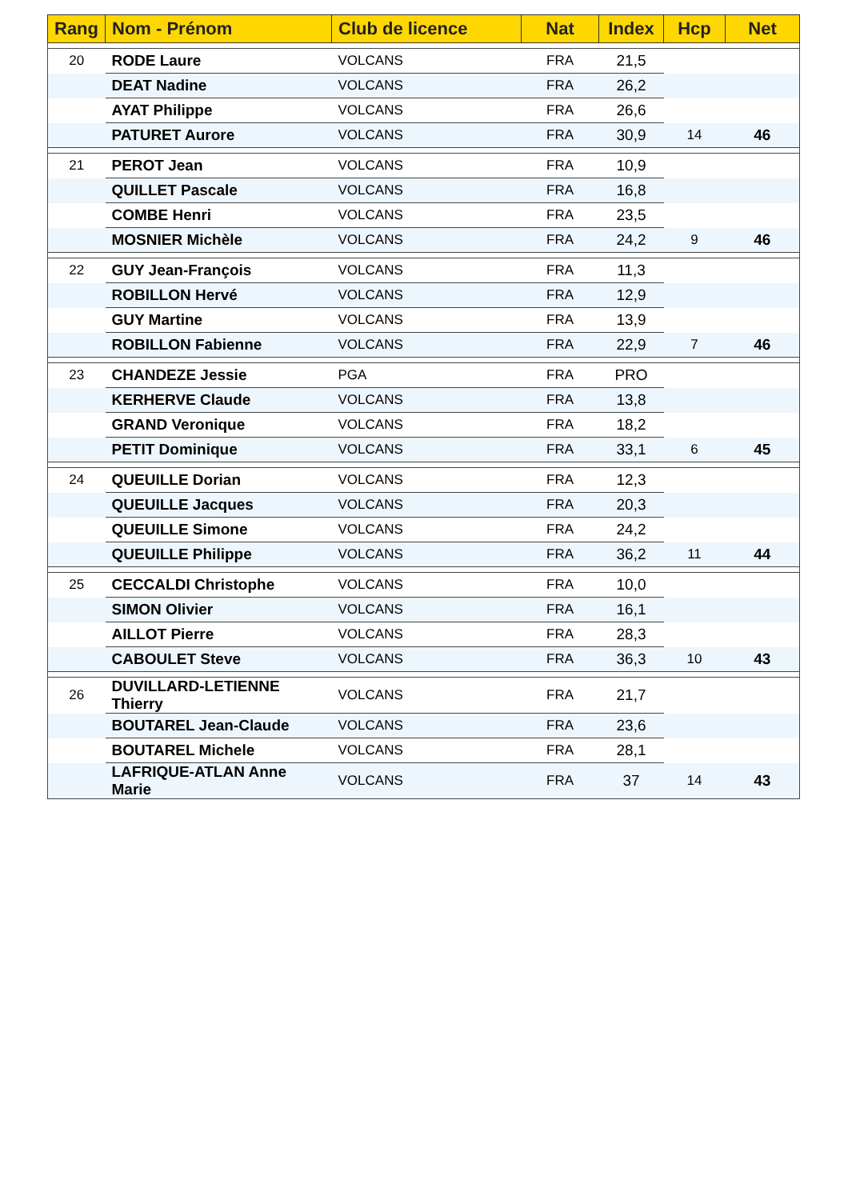| Rang | Nom - Prénom | Club de licence | Nat | Index | Hcp | Net |
| --- | --- | --- | --- | --- | --- | --- |
| 20 | RODE Laure | VOLCANS | FRA | 21,5 | | |
| | DEAT Nadine | VOLCANS | FRA | 26,2 | | |
| | AYAT Philippe | VOLCANS | FRA | 26,6 | | |
| | PATURET Aurore | VOLCANS | FRA | 30,9 | 14 | 46 |
| 21 | PEROT Jean | VOLCANS | FRA | 10,9 | | |
| | QUILLET Pascale | VOLCANS | FRA | 16,8 | | |
| | COMBE Henri | VOLCANS | FRA | 23,5 | | |
| | MOSNIER Michèle | VOLCANS | FRA | 24,2 | 9 | 46 |
| 22 | GUY Jean-François | VOLCANS | FRA | 11,3 | | |
| | ROBILLON Hervé | VOLCANS | FRA | 12,9 | | |
| | GUY Martine | VOLCANS | FRA | 13,9 | | |
| | ROBILLON Fabienne | VOLCANS | FRA | 22,9 | 7 | 46 |
| 23 | CHANDEZE Jessie | PGA | FRA | PRO | | |
| | KERHERVE Claude | VOLCANS | FRA | 13,8 | | |
| | GRAND Veronique | VOLCANS | FRA | 18,2 | | |
| | PETIT Dominique | VOLCANS | FRA | 33,1 | 6 | 45 |
| 24 | QUEUILLE Dorian | VOLCANS | FRA | 12,3 | | |
| | QUEUILLE Jacques | VOLCANS | FRA | 20,3 | | |
| | QUEUILLE Simone | VOLCANS | FRA | 24,2 | | |
| | QUEUILLE Philippe | VOLCANS | FRA | 36,2 | 11 | 44 |
| 25 | CECCALDI Christophe | VOLCANS | FRA | 10,0 | | |
| | SIMON Olivier | VOLCANS | FRA | 16,1 | | |
| | AILLOT Pierre | VOLCANS | FRA | 28,3 | | |
| | CABOULET Steve | VOLCANS | FRA | 36,3 | 10 | 43 |
| 26 | DUVILLARD-LETIENNE Thierry | VOLCANS | FRA | 21,7 | | |
| | BOUTAREL Jean-Claude | VOLCANS | FRA | 23,6 | | |
| | BOUTAREL Michele | VOLCANS | FRA | 28,1 | | |
| | LAFRIQUE-ATLAN Anne Marie | VOLCANS | FRA | 37 | 14 | 43 |